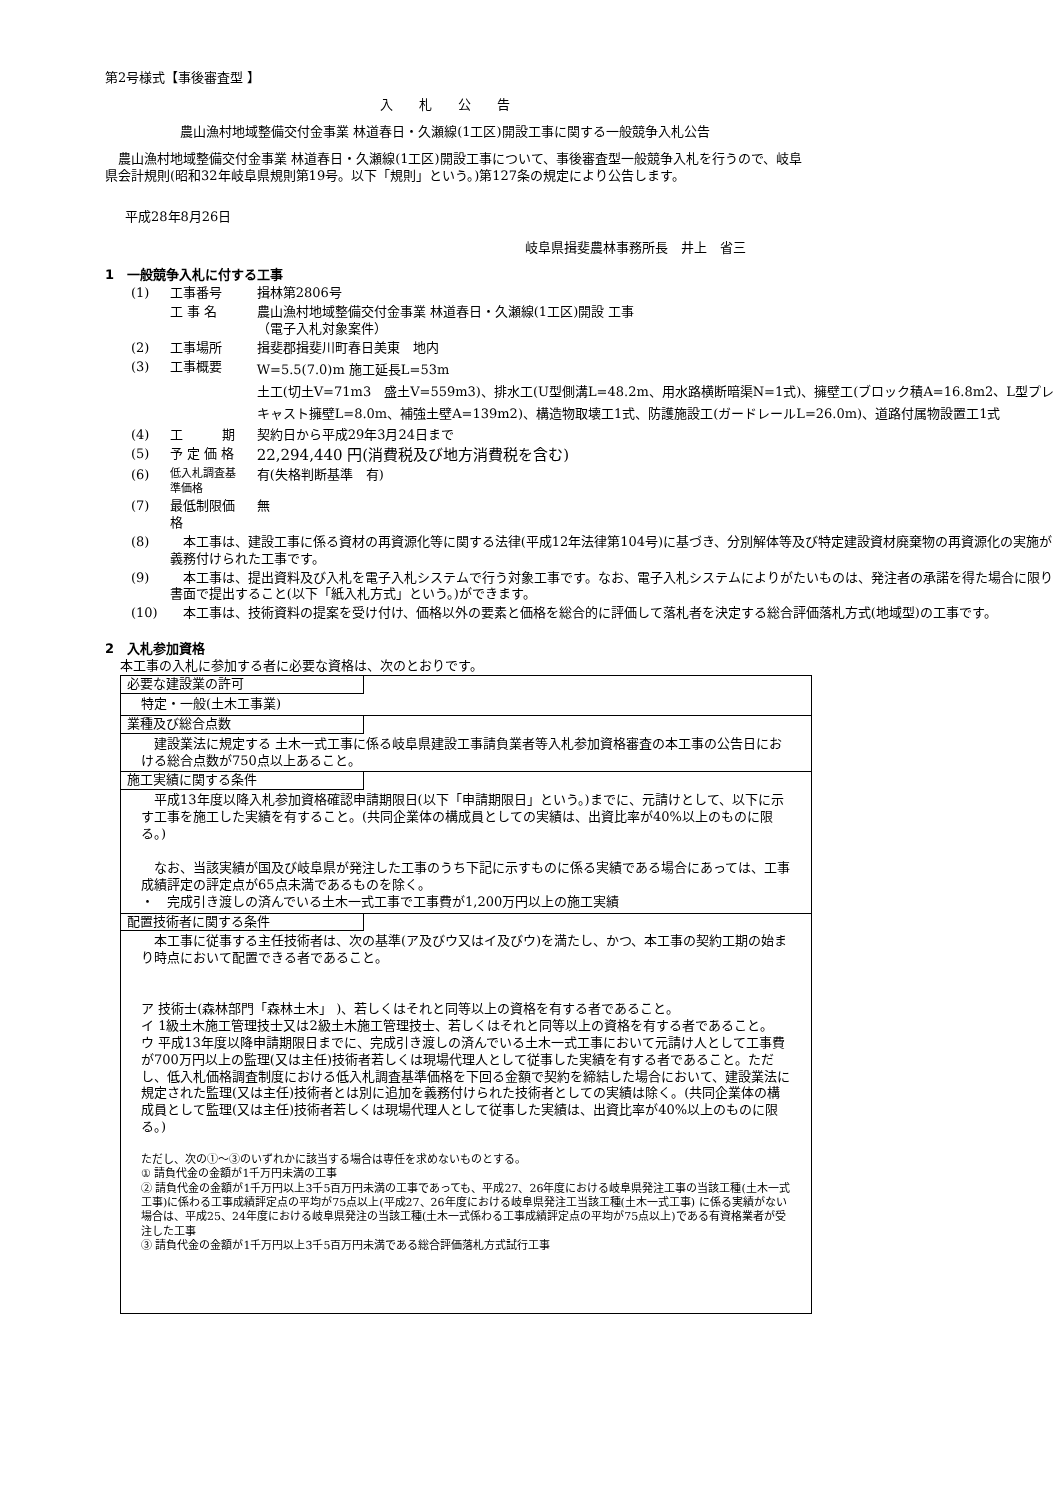第2号様式【事後審査型 】
入　　札　　公　　告
農山漁村地域整備交付金事業 林道春日・久瀬線(1工区)開設工事に関する一般競争入札公告
　農山漁村地域整備交付金事業 林道春日・久瀬線(1工区)開設工事について、事後審査型一般競争入札を行うので、岐阜県会計規則(昭和32年岐阜県規則第19号。以下「規則」という。)第127条の規定により公告します。
平成28年8月26日
岐阜県揖斐農林事務所長　井上　省三
1　一般競争入札に付する工事
| (1) | 工事番号 | 揖林第2806号 |
| | 工 事 名 | 農山漁村地域整備交付金事業 林道春日・久瀬線(1工区)開設 工事 （電子入札対象案件） |
| (2) | 工事場所 | 揖斐郡揖斐川町春日美東 地内 |
| (3) | 工事概要 | W=5.5(7.0)m 施工延長L=53m 土工(切土V=71m3 盛土V=559m3)、排水工(U型側溝L=48.2m、用水路横断暗渠N=1式)、擁壁工(ブロック積A=16.8m2、L型プレキャスト擁壁L=8.0m、補強土壁A=139m2)、構造物取壊工1式、防護施設工(ガードレールL=26.0m)、道路付属物設置工1式 |
| (4) | 工 期 | 契約日から平成29年3月24日まで |
| (5) | 予 定 価 格 | 22,294,440 円(消費税及び地方消費税を含む) |
| (6) | 低入札調査基準価格 | 有(失格判断基準 有) |
| (7) | 最低制限価格 | 無 |
| (8) | 本工事は、建設工事に係る資材の再資源化等に関する法律(平成12年法律第104号)に基づき、分別解体等及び特定建設資材廃棄物の再資源化の実施が義務付けられた工事です。 | |
| (9) | 本工事は、提出資料及び入札を電子入札システムで行う対象工事です。なお、電子入札システムによりがたいものは、発注者の承諾を得た場合に限り書面で提出すること(以下「紙入札方式」という。)ができます。 | |
| (10) | 本工事は、技術資料の提案を受け付け、価格以外の要素と価格を総合的に評価して落札者を決定する総合評価落札方式(地域型)の工事です。 | |
2　入札参加資格
本工事の入札に参加する者に必要な資格は、次のとおりです。
必要な建設業の許可
特定・一般(土木工事業)
業種及び総合点数
　建設業法に規定する 土木一式工事に係る岐阜県建設工事請負業者等入札参加資格審査の本工事の公告日における総合点数が750点以上あること。
施工実績に関する条件
　平成13年度以降入札参加資格確認申請期限日(以下「申請期限日」という。)までに、元請けとして、以下に示す工事を施工した実績を有すること。(共同企業体の構成員としての実績は、出資比率が40%以上のものに限る。)
　なお、当該実績が国及び岐阜県が発注した工事のうち下記に示すものに係る実績である場合にあっては、工事成績評定の評定点が65点未満であるものを除く。
・　完成引き渡しの済んでいる土木一式工事で工事費が1,200万円以上の施工実績
配置技術者に関する条件
　本工事に従事する主任技術者は、次の基準(ア及びウ又はイ及びウ)を満たし、かつ、本工事の契約工期の始まり時点において配置できる者であること。
ア 技術士(森林部門「森林土木」 )、若しくはそれと同等以上の資格を有する者であること。
イ 1級土木施工管理技士又は2級土木施工管理技士、若しくはそれと同等以上の資格を有する者であること。
ウ 平成13年度以降申請期限日までに、完成引き渡しの済んでいる土木一式工事において元請け人として工事費が700万円以上の監理(又は主任)技術者若しくは現場代理人として従事した実績を有する者であること。ただし、低入札価格調査制度における低入札調査基準価格を下回る金額で契約を締結した場合において、建設業法に規定された監理(又は主任)技術者とは別に追加を義務付けられた技術者としての実績は除く。(共同企業体の構成員として監理(又は主任)技術者若しくは現場代理人として従事した実績は、出資比率が40%以上のものに限る。)
ただし、次の①～③のいずれかに該当する場合は専任を求めないものとする。
① 請負代金の金額が1千万円未満の工事
② 請負代金の金額が1千万円以上3千5百万円未満の工事であっても、平成27、26年度における岐阜県発注工事の当該工種(土木一式工事)に係わる工事成績評定点の平均が75点以上(平成27、26年度における岐阜県発注工当該工種(土木一式工事) に係る実績がない場合は、平成25、24年度における岐阜県発注の当該工種(土木一式係わる工事成績評定点の平均が75点以上)である有資格業者が受注した工事
③ 請負代金の金額が1千万円以上3千5百万円未満である総合評価落札方式試行工事